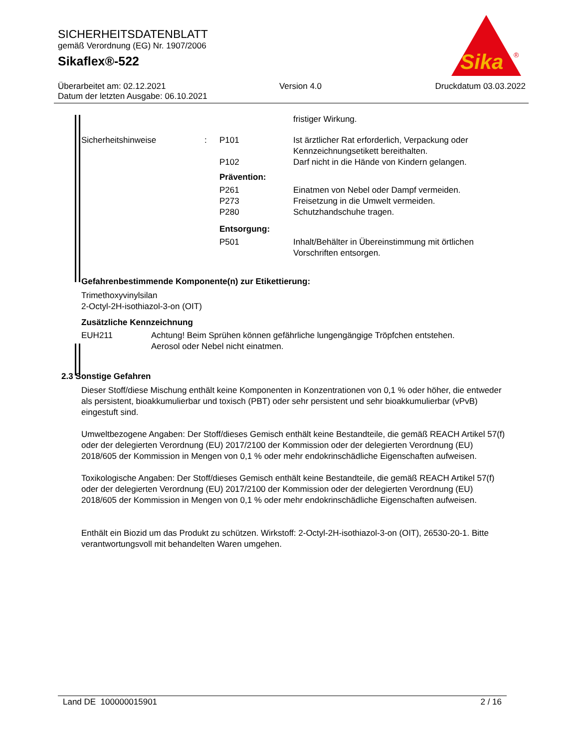SICHERHEITSDATENBLATT
gemäß Verordnung (EG) Nr. 1907/2006
Sikaflex®-522
Sika
®
Überarbeitet am: 02.12.2021 Version 4.0 Druckdatum 03.03.2022
Datum der letzten Ausgabe: 06.10.2021
| | | | fristiger Wirkung. |
| Sicherheitshinweise | : | P101 | Ist ärztlicher Rat erforderlich, Verpackung oder Kennzeichnungsetikett bereithalten. |
| | | P102 | Darf nicht in die Hände von Kindern gelangen. |
| | | Prävention: | |
| | | P261 P273 P280 | Einatmen von Nebel oder Dampf vermeiden. Freisetzung in die Umwelt vermeiden. Schutzhandschuhe tragen. |
| | | Entsorgung: | |
| | | P501 | Inhalt/Behälter in Übereinstimmung mit örtlichen Vorschriften entsorgen. |
Gefahrenbestimmende Komponente(n) zur Etikettierung:
Trimethoxyvinylsilan
2-Octyl-2H-isothiazol-3-on (OIT)
Zusätzliche Kennzeichnung
| EUH211 | Achtung! Beim Sprühen können gefährliche lungengängige Tröpfchen entstehen. Aerosol oder Nebel nicht einatmen. |
2.3 Sonstige Gefahren
Dieser Stoff/diese Mischung enthält keine Komponenten in Konzentrationen von 0,1 % oder höher, die entweder als persistent, bioakkumulierbar und toxisch (PBT) oder sehr persistent und sehr bioakkumulierbar (vPvB) eingestuft sind.
Umweltbezogene Angaben: Der Stoff/dieses Gemisch enthält keine Bestandteile, die gemäß REACH Artikel 57(f) oder der delegierten Verordnung (EU) 2017/2100 der Kommission oder der delegierten Verordnung (EU) 2018/605 der Kommission in Mengen von 0,1 % oder mehr endokrinschädliche Eigenschaften aufweisen.
Toxikologische Angaben: Der Stoff/dieses Gemisch enthält keine Bestandteile, die gemäß REACH Artikel 57(f) oder der delegierten Verordnung (EU) 2017/2100 der Kommission oder der delegierten Verordnung (EU) 2018/605 der Kommission in Mengen von 0,1 % oder mehr endokrinschädliche Eigenschaften aufweisen.
Enthält ein Biozid um das Produkt zu schützen. Wirkstoff: 2-Octyl-2H-isothiazol-3-on (OIT), 26530-20-1. Bitte verantwortungsvoll mit behandelten Waren umgehen.
Land DE 100000015901 2 / 16